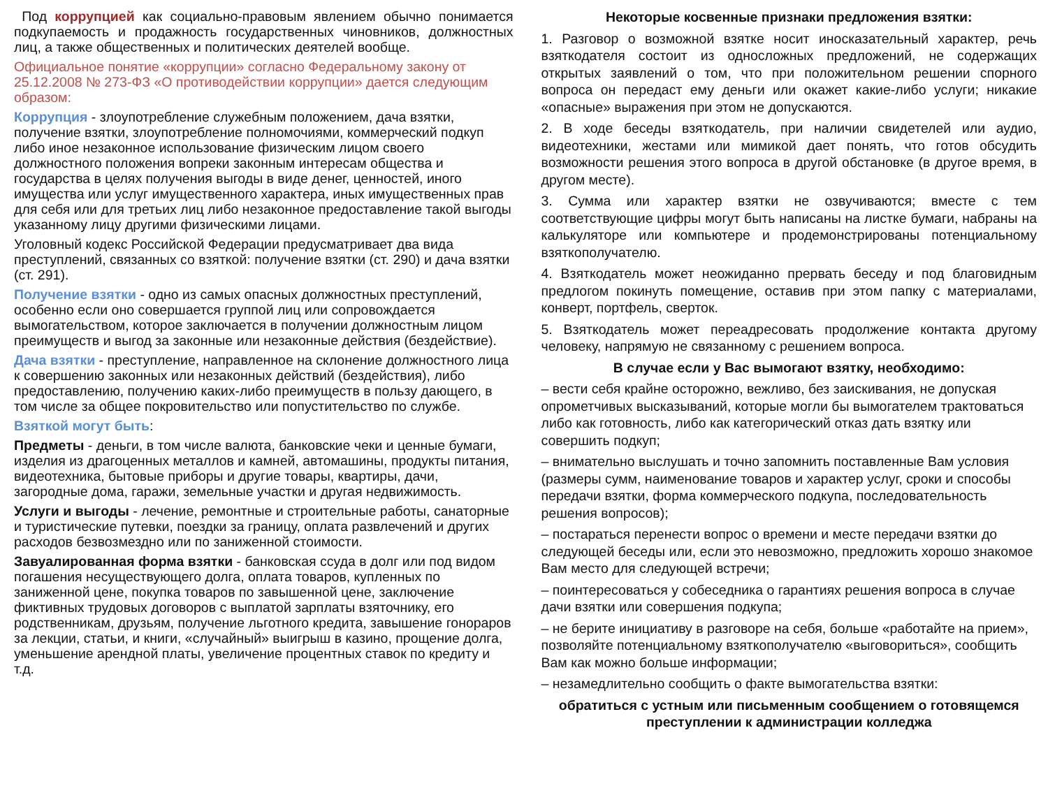Под коррупцией как социально-правовым явлением обычно понимается подкупаемость и продажность государственных чиновников, должностных лиц, а также общественных и политических деятелей вообще.
Официальное понятие «коррупции» согласно Федеральному закону от 25.12.2008 № 273-ФЗ «О противодействии коррупции» дается следующим образом:
Коррупция - злоупотребление служебным положением, дача взятки, получение взятки, злоупотребление полномочиями, коммерческий подкуп либо иное незаконное использование физическим лицом своего должностного положения вопреки законным интересам общества и государства в целях получения выгоды в виде денег, ценностей, иного имущества или услуг имущественного характера, иных имущественных прав для себя или для третьих лиц либо незаконное предоставление такой выгоды указанному лицу другими физическими лицами.
Уголовный кодекс Российской Федерации предусматривает два вида преступлений, связанных со взяткой: получение взятки (ст. 290) и дача взятки (ст. 291).
Получение взятки - одно из самых опасных должностных преступлений, особенно если оно совершается группой лиц или сопровождается вымогательством, которое заключается в получении должностным лицом преимуществ и выгод за законные или незаконные действия (бездействие).
Дача взятки - преступление, направленное на склонение должностного лица к совершению законных или незаконных действий (бездействия), либо предоставлению, получению каких-либо преимуществ в пользу дающего, в том числе за общее покровительство или попустительство по службе.
Взяткой могут быть:
Предметы - деньги, в том числе валюта, банковские чеки и ценные бумаги, изделия из драгоценных металлов и камней, автомашины, продукты питания, видеотехника, бытовые приборы и другие товары, квартиры, дачи, загородные дома, гаражи, земельные участки и другая недвижимость.
Услуги и выгоды - лечение, ремонтные и строительные работы, санаторные и туристические путевки, поездки за границу, оплата развлечений и других расходов безвозмездно или по заниженной стоимости.
Завуалированная форма взятки - банковская ссуда в долг или под видом погашения несуществующего долга, оплата товаров, купленных по заниженной цене, покупка товаров по завышенной цене, заключение фиктивных трудовых договоров с выплатой зарплаты взяточнику, его родственникам, друзьям, получение льготного кредита, завышение гонораров за лекции, статьи, и книги, «случайный» выигрыш в казино, прощение долга, уменьшение арендной платы, увеличение процентных ставок по кредиту и т.д.
Некоторые косвенные признаки предложения взятки:
1. Разговор о возможной взятке носит иносказательный характер, речь взяткодателя состоит из односложных предложений, не содержащих открытых заявлений о том, что при положительном решении спорного вопроса он передаст ему деньги или окажет какие-либо услуги; никакие «опасные» выражения при этом не допускаются.
2. В ходе беседы взяткодатель, при наличии свидетелей или аудио, видеотехники, жестами или мимикой дает понять, что готов обсудить возможности решения этого вопроса в другой обстановке (в другое время, в другом месте).
3. Сумма или характер взятки не озвучиваются; вместе с тем соответствующие цифры могут быть написаны на листке бумаги, набраны на калькуляторе или компьютере и продемонстрированы потенциальному взяткополучателю.
4. Взяткодатель может неожиданно прервать беседу и под благовидным предлогом покинуть помещение, оставив при этом папку с материалами, конверт, портфель, сверток.
5. Взяткодатель может переадресовать продолжение контакта другому человеку, напрямую не связанному с решением вопроса.
В случае если у Вас вымогают взятку, необходимо:
– вести себя крайне осторожно, вежливо, без заискивания, не допуская опрометчивых высказываний, которые могли бы вымогателем трактоваться либо как готовность, либо как категорический отказ дать взятку или совершить подкуп;
– внимательно выслушать и точно запомнить поставленные Вам условия (размеры сумм, наименование товаров и характер услуг, сроки и способы передачи взятки, форма коммерческого подкупа, последовательность решения вопросов);
– постараться перенести вопрос о времени и месте передачи взятки до следующей беседы или, если это невозможно, предложить хорошо знакомое Вам место для следующей встречи;
– поинтересоваться у собеседника о гарантиях решения вопроса в случае дачи взятки или совершения подкупа;
– не берите инициативу в разговоре на себя, больше «работайте на прием», позволяйте потенциальному взяткополучателю «выговориться», сообщить Вам как можно больше информации;
– незамедлительно сообщить о факте вымогательства взятки:
обратиться с устным или письменным сообщением о готовящемся преступлении к администрации колледжа